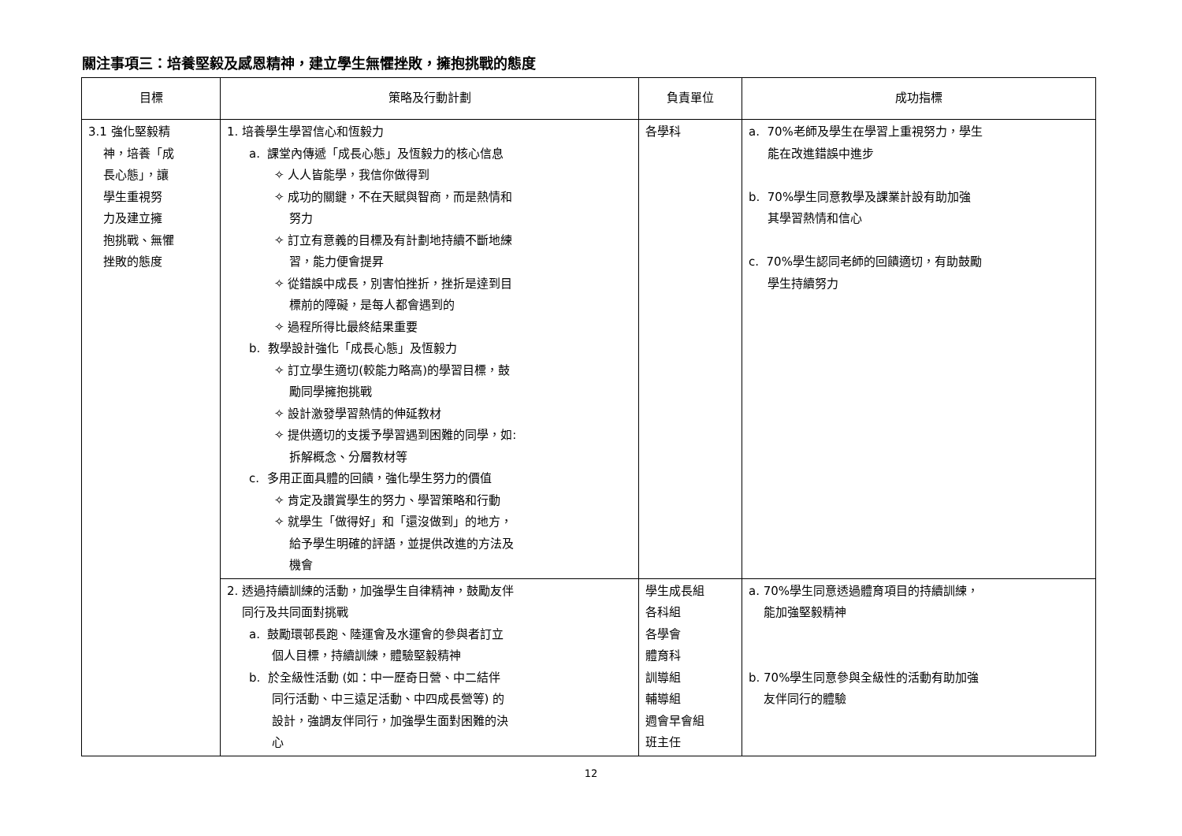關注事項三：培養堅毅及感恩精神，建立學生無懼挫敗，擁抱挑戰的態度
| 目標 | 策略及行動計劃 | 負責單位 | 成功指標 |
| --- | --- | --- | --- |
| 3.1 強化堅毅精 神，培養「成 長心態」，讓 學生重視努 力及建立擁 抱挑戰、無懼 挫敗的態度 | 1. 培養學生學習信心和恆毅力 a. 課堂內傳遞「成長心態」及恆毅力的核心信息 ✧ 人人皆能學，我信你做得到 ✧ 成功的關鍵，不在天賦與智商，而是熱情和 努力 ✧ 訂立有意義的目標及有計劃地持續不斷地練 習，能力便會提昇 ✧ 從錯誤中成長，別害怕挫折，挫折是達到目 標前的障礙，是每人都會遇到的 ✧ 過程所得比最終結果重要 b. 教學設計強化「成長心態」及恆毅力 ✧ 訂立學生適切(較能力略高)的學習目標，鼓 勵同學擁抱挑戰 ✧ 設計激發學習熱情的伸延教材 ✧ 提供適切的支援予學習遇到困難的同學，如: 拆解概念、分層教材等 c. 多用正面具體的回饋，強化學生努力的價值 ✧ 肯定及讚賞學生的努力、學習策略和行動 ✧ 就學生「做得好」和「還沒做到」的地方， 給予學生明確的評語，並提供改進的方法及 機會 | 各學科 | a. 70%老師及學生在學習上重視努力，學生 能在改進錯誤中進步 b. 70%學生同意教學及課業計設有助加強 其學習熱情和信心 c. 70%學生認同老師的回饋適切，有助鼓勵 學生持續努力 |
| | 2. 透過持續訓練的活動，加強學生自律精神，鼓勵友伴 同行及共同面對挑戰 a. 鼓勵環邨長跑、陸運會及水運會的參與者訂立 個人目標，持續訓練，體驗堅毅精神 b. 於全級性活動 (如：中一歷奇日營、中二結伴 同行活動、中三遠足活動、中四成長營等) 的 設計，強調友伴同行，加強學生面對困難的決 心 | 學生成長組 各科組 各學會 體育科 訓導組 輔導組 週會早會組 班主任 | a. 70%學生同意透過體育項目的持續訓練， 能加強堅毅精神 b. 70%學生同意參與全級性的活動有助加強 友伴同行的體驗 |
12